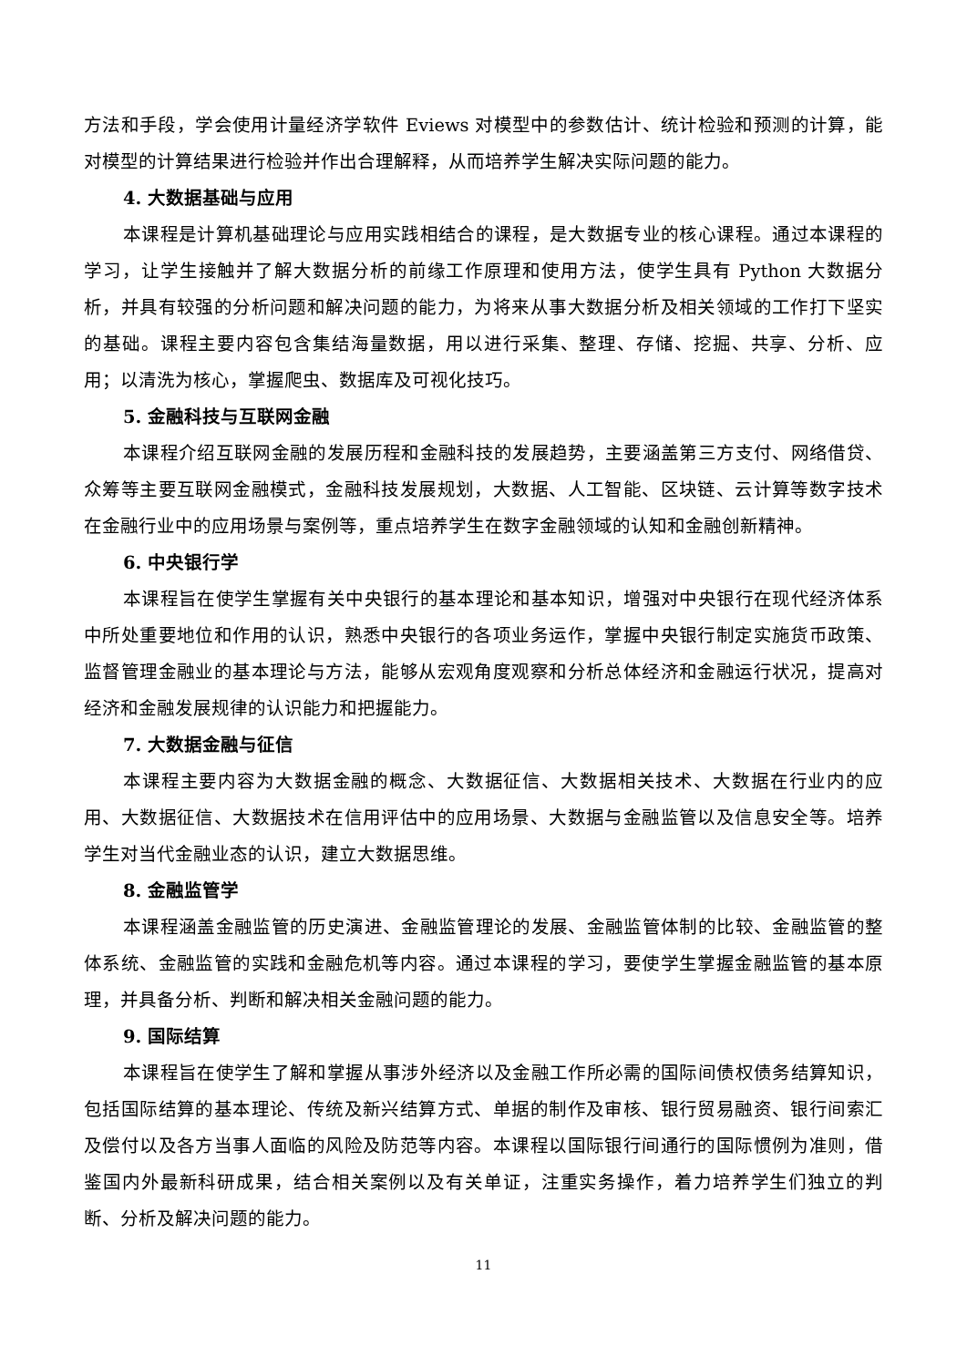方法和手段，学会使用计量经济学软件 Eviews 对模型中的参数估计、统计检验和预测的计算，能对模型的计算结果进行检验并作出合理解释，从而培养学生解决实际问题的能力。
4. 大数据基础与应用
本课程是计算机基础理论与应用实践相结合的课程，是大数据专业的核心课程。通过本课程的学习，让学生接触并了解大数据分析的前缘工作原理和使用方法，使学生具有 Python 大数据分析，并具有较强的分析问题和解决问题的能力，为将来从事大数据分析及相关领域的工作打下坚实的基础。课程主要内容包含集结海量数据，用以进行采集、整理、存储、挖掘、共享、分析、应用；以清洗为核心，掌握爬虫、数据库及可视化技巧。
5. 金融科技与互联网金融
本课程介绍互联网金融的发展历程和金融科技的发展趋势，主要涵盖第三方支付、网络借贷、众筹等主要互联网金融模式，金融科技发展规划，大数据、人工智能、区块链、云计算等数字技术在金融行业中的应用场景与案例等，重点培养学生在数字金融领域的认知和金融创新精神。
6. 中央银行学
本课程旨在使学生掌握有关中央银行的基本理论和基本知识，增强对中央银行在现代经济体系中所处重要地位和作用的认识，熟悉中央银行的各项业务运作，掌握中央银行制定实施货币政策、监督管理金融业的基本理论与方法，能够从宏观角度观察和分析总体经济和金融运行状况，提高对经济和金融发展规律的认识能力和把握能力。
7. 大数据金融与征信
本课程主要内容为大数据金融的概念、大数据征信、大数据相关技术、大数据在行业内的应用、大数据征信、大数据技术在信用评估中的应用场景、大数据与金融监管以及信息安全等。培养学生对当代金融业态的认识，建立大数据思维。
8. 金融监管学
本课程涵盖金融监管的历史演进、金融监管理论的发展、金融监管体制的比较、金融监管的整体系统、金融监管的实践和金融危机等内容。通过本课程的学习，要使学生掌握金融监管的基本原理，并具备分析、判断和解决相关金融问题的能力。
9. 国际结算
本课程旨在使学生了解和掌握从事涉外经济以及金融工作所必需的国际间债权债务结算知识，包括国际结算的基本理论、传统及新兴结算方式、单据的制作及审核、银行贸易融资、银行间索汇及偿付以及各方当事人面临的风险及防范等内容。本课程以国际银行间通行的国际惯例为准则，借鉴国内外最新科研成果，结合相关案例以及有关单证，注重实务操作，着力培养学生们独立的判断、分析及解决问题的能力。
11